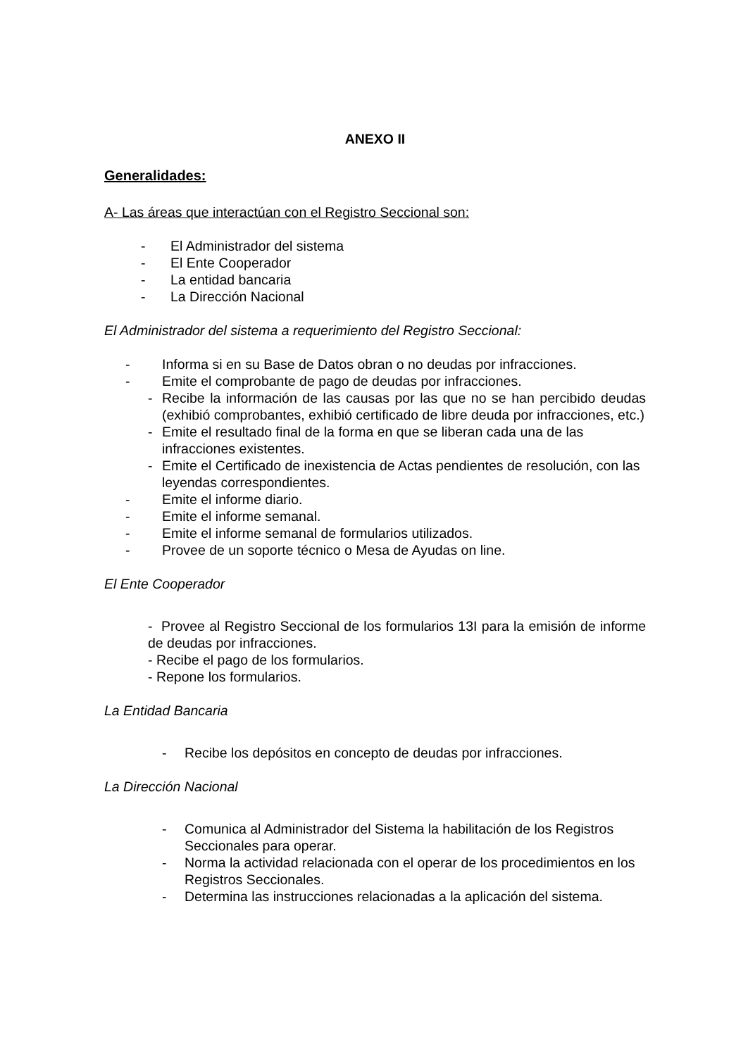ANEXO II
Generalidades:
A- Las áreas que interactúan con el Registro Seccional son:
- El Administrador del sistema
- El Ente Cooperador
- La entidad bancaria
- La Dirección Nacional
El Administrador del sistema a requerimiento del Registro Seccional:
- Informa si en su Base de Datos obran o no deudas por infracciones.
- Emite el comprobante de pago de deudas por infracciones.
- Recibe la información de las causas por las que no se han percibido deudas (exhibió comprobantes, exhibió certificado de libre deuda por infracciones, etc.)
- Emite el resultado final de la forma en que se liberan cada una de las infracciones existentes.
- Emite el Certificado de inexistencia de Actas pendientes de resolución, con las leyendas correspondientes.
- Emite el informe diario.
- Emite el informe semanal.
- Emite el informe semanal de formularios utilizados.
- Provee de un soporte técnico o Mesa de Ayudas on line.
El Ente Cooperador
- Provee al Registro Seccional de los formularios 13I para la emisión de informe de deudas por infracciones.
- Recibe el pago de los formularios.
- Repone los formularios.
La Entidad Bancaria
- Recibe los depósitos en concepto de deudas por infracciones.
La Dirección Nacional
- Comunica al Administrador del Sistema la habilitación de los Registros Seccionales para operar.
- Norma la actividad relacionada con el operar de los procedimientos en los Registros Seccionales.
- Determina las instrucciones relacionadas a la aplicación del sistema.